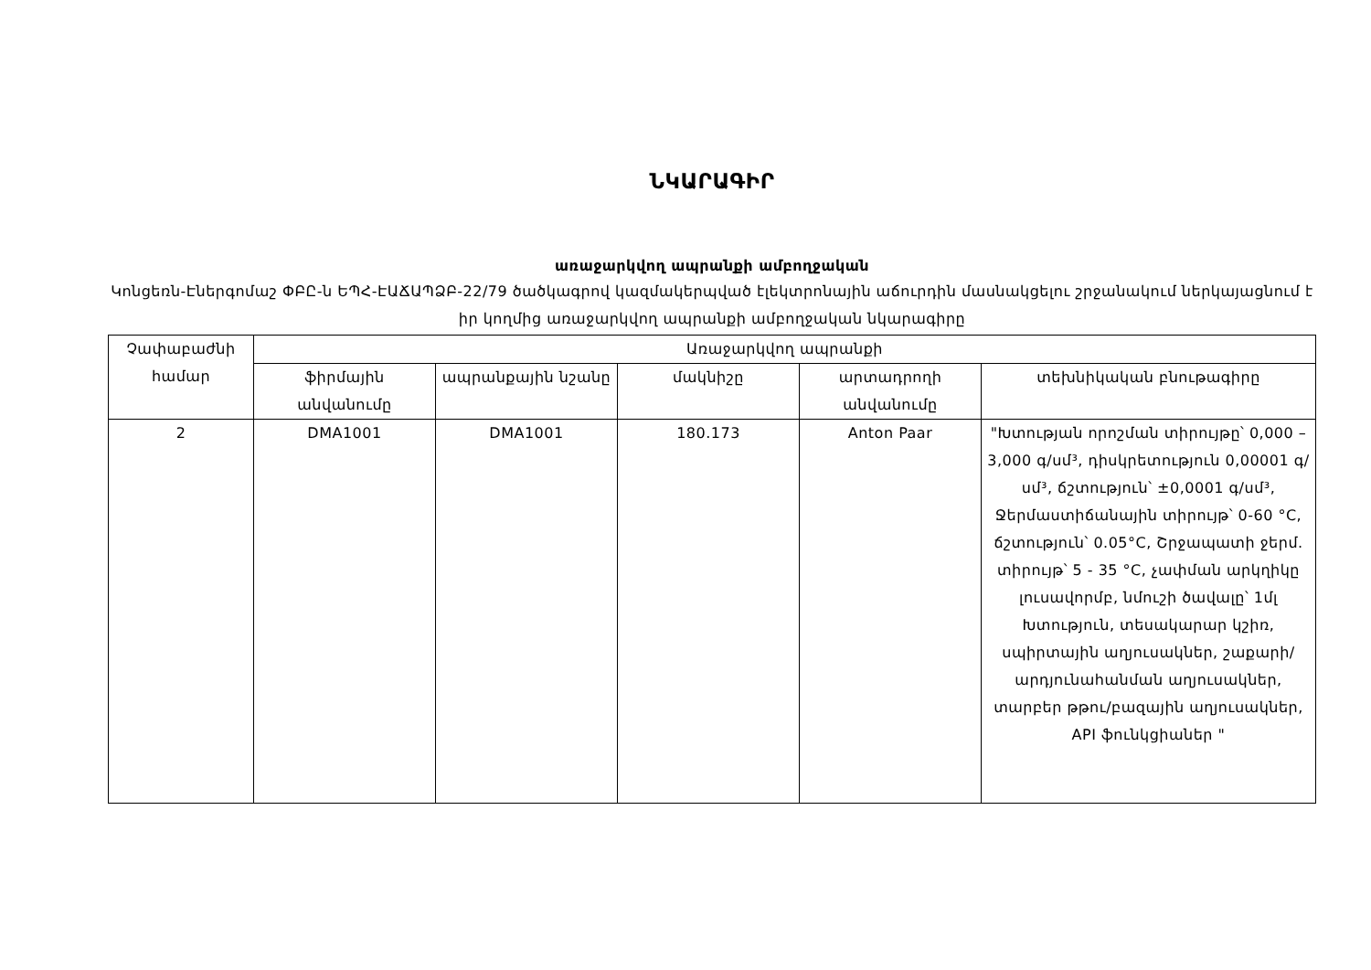ՆԿԱՐԱԳԻՐ
առաջարկվող ապրանքի ամբողջական
Կոնցեռն-Էներգոմաշ ՓԲԸ-ն ԵՊՀ-ԷԱՃԱՊՁԲ-22/79 ծածկագրով կազմակերպված էլեկտրոնային աճուրդին մասնակցելու շրջանակում ներկայացնում է իր կողմից առաջարկվող ապրանքի ամբողջական նկարագիրը
| Չափաբաժնի համար | Առաջարկվող ապրանքի | | | | |
| --- | --- | --- | --- | --- | --- |
| | ֆիրմային անվանումը | ապրանքային նշանը | մակնիշը | արտադրողի անվանումը | տեխնիկական բնութագիրը |
| 2 | DMA1001 | DMA1001 | 180.173 | Anton Paar | "Խտության որոշման տիրույթը՝ 0,000 – 3,000 գ/սմ³, դիսկրետություն 0,00001 գ/սմ³, ճշտություն՝ ±0,0001 գ/սմ³, Ջերմաստիճանային տիրույթ՝ 0-60 °C, ճշտություն՝ 0.05°C, Շրջապատի ջերմ. տիրույթ՝ 5 - 35 °C, չափման արկղիկը լուսավորմբ, նմուշի ծավալը՝ 1մլ Խտություն, տեսակարար կշիռ, սպիրտային աղյուսակներ, շաքարի/արդյունահանման աղյուսակներ, տարբեր թթու/բազային աղյուսակներ, API ֆունկցիաներ " |